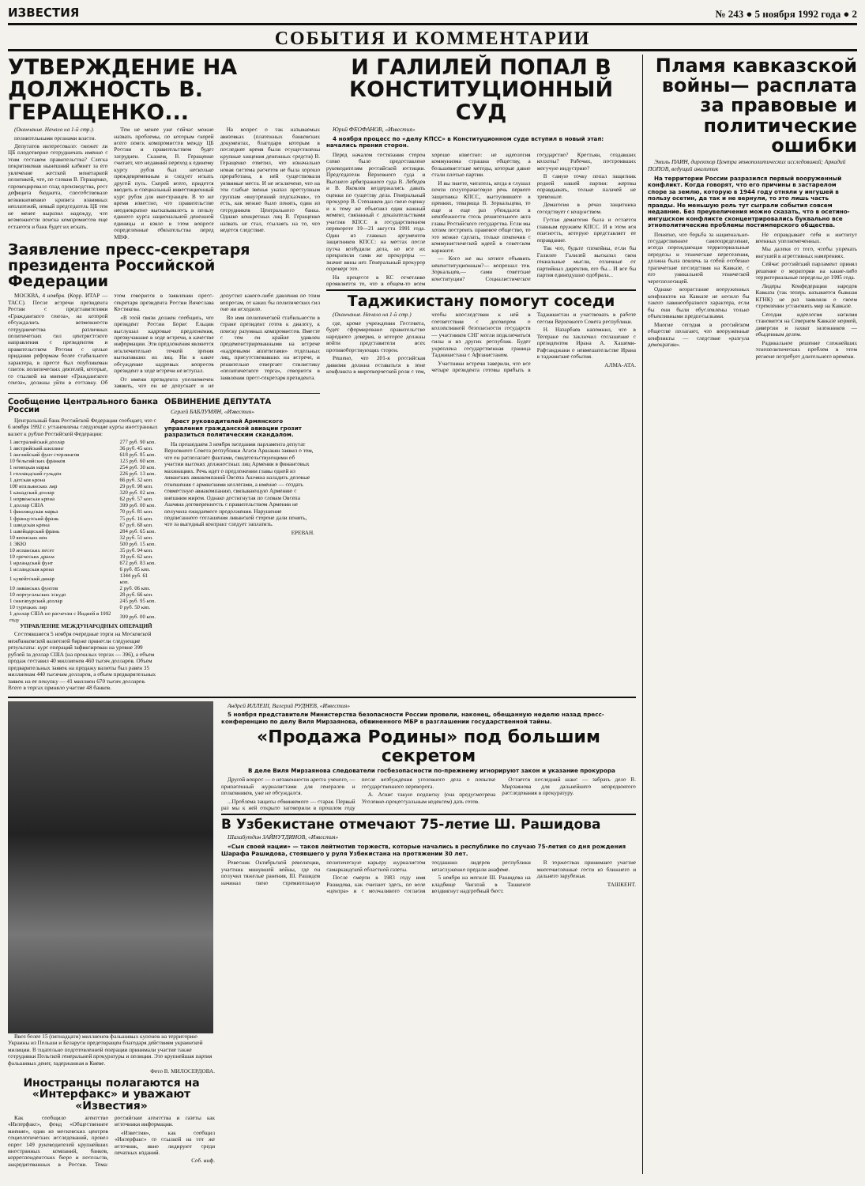ИЗВЕСТИЯ № 243 ● 5 ноября 1992 года ● 2
СОБЫТИЯ И КОММЕНТАРИИ
УТВЕРЖДЕНИЕ НА ДОЛЖНОСТЬ В. ГЕРАЩЕНКО...
(Окончание. Начало на 1-й стр.).
полнительными органами власти.
Депутатов интересовало: сможет ли ЦБ плодотворно сотрудничать именно с этим составом правительства? Слегка покритиковав нынешний кабинет за его увлечение жесткой монетарной политикой, что, по словам В. Геращенко, спровоцировало спад производства, рост дефицита бюджета, способствовало возникновению кризиса взаимных неплатежей, новый председатель ЦБ тем не менее выразил надежду, что возможности поиска компромиссов еще остаются и банк будет их искать.
Тем не менее уже сейчас можно назвать проблемы, по которым скорей всего поиск компромиссов между ЦБ России и правительством будет затруднен. Скажем, В. Геращенко считает, что недавний переход к единому курсу рубля был несколько преждевременным и следует искать другой путь. Скорей всего, придется вводить и специальный инвестиционный курс рубля для иностранцев. В то же время известно, что правительство неоднократно высказывалось в пользу единого курса национальной денежной единицы и взяло в этом вопросе определенные обязательства перед МВФ.
На вопрос о так называемых авизовках (платежных банковских документах, благодаря которым в последнее время были осуществлены крупные хищения денежных средств) В. Геращенко ответил, что изначально новая система расчетов не была хорошо проработана, в ней существовали уязвимые места. И не исключено, что на эти слабые звенья указал преступным группам «внутренний подсказчик», то есть, как можно было понять, один из сотрудников Центрального банка. Однако конкретных лиц В. Геращенко назвать не стал, ссылаясь на то, что ведется следствие.
Заявление пресс-секретаря президента Российской Федерации
МОСКВА, 4 ноября. (Корр. ИТАР — ТАСС). После встречи президента России с представителями «Гражданского союза», на которой обсуждались возможности сотрудничества различных политических сил центристского направления с президентом и правительством России с целью придания реформам более стабильного характера, в прессе был опубликован список политических деятелей, которые, со ссылкой на мнение «Гражданского союза», должны уйти в отставку. Об этом говорится в заявлении пресс-секретаря президента России Вячеслава Костикова.
«В этой связи должен сообщить, что президент России Борис Ельцин выслушал кадровые предложения, прозвучавшие в ходе встречи, в качестве информации. Эти предложения являются исключительно точкой зрения высказавших их лиц. Ни в какое обсуждение кадровых вопросов президент в ходе встречи не вступал.
От имени президента уполномочен заявить, что он не допускает и не допустит какого-либо давления по этим вопросам, от каких бы политических сил оно ни исходило.
Во имя политической стабильности в стране президент готов к диалогу, к поиску разумных компромиссов. Вместе с тем он крайне удивлен продемонстрированными на встрече «кадровыми аппетитами» отдельных лиц, присутствовавших на встрече, и решительно отвергает стилистику «политического торга», говорится в заявлении пресс-секретаря президента.
Сообщение Центрального банка России
Центральный банк Российской Федерации сообщает, что с 6 ноября 1992 г. установлены следующие курсы иностранных валют к рублю Российской Федерации:
| 1 австралийский доллар | 277 руб. 90 коп. |
| 1 австрийский шиллинг | 36 руб. 45 коп. |
| 1 английский фунт стерлингов | 618 руб. 85 коп. |
| 10 бельгийских франков | 123 руб. 60 коп. |
| 1 немецкая марка | 254 руб. 30 коп. |
| 1 голландский гульден | 226 руб. 13 коп. |
| 1 датская крона | 66 руб. 32 коп. |
| 100 итальянских лир | 29 руб. 98 коп. |
| 1 канадский доллар | 320 руб. 02 коп. |
| 1 норвежская крона | 62 руб. 57 коп. |
| 1 доллар США | 399 руб. 00 коп. |
| 1 финляндская марка | 70 руб. 81 коп. |
| 1 французский франк | 75 руб. 16 коп. |
| 1 шведская крона | 67 руб. 68 коп. |
| 1 швейцарский франк | 284 руб. 65 коп. |
| 10 японских иен | 32 руб. 51 коп. |
| 1 ЭКЮ | 500 руб. 15 коп. |
| 10 испанских песет | 35 руб. 94 коп. |
| 10 греческих драхм | 19 руб. 62 коп. |
| 1 ирландский фунт | 672 руб. 83 коп. |
| 1 исландская крона | 6 руб. 85 коп. |
| 1 кувейтский динар | 1344 руб. 61 коп. |
| 10 ливанских фунтов | 2 руб. 06 коп. |
| 10 португальских эскудо | 28 руб. 66 коп. |
| 1 сингапурский доллар | 245 руб. 95 коп. |
| 10 турецких лир | 0 руб. 50 коп. |
| 1 доллар США по расчетам с Индией в 1992 году | 399 руб. 00 коп. |
УПРАВЛЕНИЕ МЕЖДУНАРОДНЫХ ОПЕРАЦИЙ
Состоявшиеся 5 ноября очередные торги на Московской межбанковской валютной бирже принесли следующие результаты: курс операций зафиксирован на уровне 399 рублей за доллар США (на прошлых торгах — 396), а объем продаж составил 40 миллионов 460 тысяч долларов. Объем предварительных заявок на продажу валюты был равен 35 миллионам 440 тысячам долларов, а объем предварительных заявок на ее покупку — 41 миллион 670 тысяч долларов. Всего в торгах приняло участие 48 банков.
ОБВИНЕНИЕ ДЕПУТАТА
Сергей БАБЛУМЯН, «Известия»
Арест руководителей Армянского управления гражданской авиации грозит разразиться политическим скандалом.
На прошедшем 3 ноября заседании парламента депутат Верховного Совета республики Агаси Аршакян заявил о том, что он располагает фактами, свидетельствующими об участии высоких должностных лиц Армении в финансовых махинациях. Речь идет о предложении главы одной из ливанских авиакомпаний Овсепа Ашчяна наладить деловые отношения с армянскими коллегами, а именно — создать совместную авиакомпанию, связывающую Армению с внешним миром. Однако достигнутая по словам Овсепа Ашчяна договоренность с правительством Армении не получила ожидаемого продолжения. Нарушение подписанного соглашения ливанской стороне дали понять, что за выгодный контракт следует заплатить.
ЕРЕВАН.
И ГАЛИЛЕЙ ПОПАЛ В КОНСТИТУЦИОННЫЙ СУД
Юрий ФЕОФАНОВ, «Известия»
4 ноября процесс по «делу КПСС» в Конституционном суде вступил в новый этап: начались прения сторон.
Перед началом состязания сторон слово было предоставлено руководителям российской юстиции. Председатели Верховного суда и Высшего арбитражного суда В. Лебедев и В. Яковлев воздержались давать оценки по существу дела. Генеральный прокурор В. Степанков дал свою оценку и к тому же объяснил один важный момент, связанный с доказательствами участия КПСС в государственном перевороте 19—21 августа 1991 года. Один из главных аргументов защитников КПСС: на местах после путча возбудили дела, но все их прекратили сами же прокуроры — значит вины нет. Генеральный прокурор опроверг это.
На процессе в КС отчетливо проявляется то, что в общем-то всем хорошо известно: не идеология коммунизма страшна обществу, а большевистские методы, которые давно стали плотью партии.
И вы знаете, читатель, когда я слушал почти полуторачасовую речь первого защитника КПСС, выступившего в прениях, товарища В. Зоркальцева, то еще и еще раз убеждался в неизбежности столь решительного акта главы Российского государства. Если мы хотим построить правовое общество, то это можно сделать, только покончив с коммунистической идеей в советском варианте.
— Кого же вы хотите объявить неконституционным?— вопрошал тов. Зоркальцев,— сами советские конституции? Социалистическое государство? Крестьян, создавших колхозы? Рабочих, построивших могучую индустрию?
В самую точку попал защитник родной нашей партии: жертвы оправдывать, только палачей не тревожьте.
Демагогия в речах защитника соседствует с кощунством.
Густая демагогия была и остается главным оружием КПСС. И в этом вся опасность, которую представляет ее оправдание.
Так что, будьте спокойны, если бы Галилео Галилей высказал свои гениальные мысли, отличные от партийных директив, его бы... И все бы партия единодушно одобрила...
Таджикистану помогут соседи
(Окончание. Начало на 1-й стр.)
где, кроме учреждения Госсовета, будет сформировано правительство народного доверия, в которое должны войти представители всех противоборствующих сторон.
Решено, что 201-я российская дивизия должна оставаться в зоне конфликта в миротворческой роли с тем, чтобы впоследствии к ней в соответствии с договором о коллективной безопасности государств — участников СНГ могли подключиться силы и из других республик. Будет укреплена государственная граница Таджикистана с Афганистаном.
Участники встречи заверили, что все четыре президента готовы прибыть в Таджикистан и участвовать в работе сессии Верховного Совета республики.
Н. Назарбаев напомнил, что в Тегеране он заключил соглашение с президентом Ирана А. Хашеми-Рафсанджани о невмешательстве Ирана в таджикские события.
АЛМА-АТА.
Ввоз более 15 (пятнадцати) миллионов фальшивых купонов на территорию Украины из Польши и Беларуси предотвращен благодаря действиям украинской милиции. В тщательно подготовленной операции принимали участие также сотрудники Польской генеральной прокуратуры и полиции. Это крупнейшая партия фальшивых денег, задержанная в Киеве.
Фото В. МИЛОСЕРДОВА.
Иностранцы полагаются на «Интерфакс» и уважают «Известия»
Как сообщило агентство «Интерфакс», фонд «Общественное мнение», один из московских центров социологических исследований, провел опрос 149 руководителей крупнейших иностранных компаний, банков, корреспондентских бюро и посольств, аккредитованных в России. Тема: российские агентства и газеты как источники информации.
«Известия», как сообщил «Интерфакс» со ссылкой на тот же источник, явно лидируют среди печатных изданий.
Соб. инф.
Андрей ИЛЛЕШ, Валерий РУДНЕВ, «Известия»
5 ноября представители Министерства безопасности России провели, наконец, обещанную неделю назад пресс-конференцию по делу Виля Мирзаянова, обвиненного МБР в разглашении государственной тайны.
«Продажа Родины» под большим секретом
В деле Виля Мирзаянова следователи госбезопасности по-прежнему игнорируют закон и указание прокурора
Другой вопрос — о незаконности ареста ученого, — припасенный журналистами для генералов и полковников, уже не обсуждался.
...Проблема защиты обвиняемого — старая. Первый раз мы к ней открыто заговорили в прошлом году после возбуждения уголовного дела о попытке государственного переворота.
А. Аснис такую подписку (она предусмотрена Уголовно-процессуальным кодексом) дать готов.
Остается последний шанс — забрать дело В. Мирзаянова для дальнейшего непредвзятого расследования в прокуратуру.
В Узбекистане отмечают 75-летие Ш. Рашидова
Шахабутдин ЗАЙНУТДИНОВ, «Известия»
«Сын своей нации» — таков лейтмотив торжеств, которые начались в республике по случаю 75-летия со дня рождения Шарафа Рашидова, стоявшего у руля Узбекистана на протяжении 30 лет.
Ровесник Октябрьской революции, участник минувшей войны, где он получил тяжелые ранения, Ш. Рашидов начинал свою стремительную политическую карьеру журналистом самаркандской областной газеты.
После смерти в 1983 году имя Рашидова, как считают здесь, по воле «центра» и с молчаливого согласия тогдашних лидеров республики незаслуженно предали анафеме.
5 ноября на могиле Ш. Рашидова на кладбище Чигатай в Ташкенте воздвигнут надгробный бюст.
В торжествах принимают участие многочисленные гости из ближнего и дальнего зарубежья.
ТАШКЕНТ.
Пламя кавказской войны— расплата за правовые и политические ошибки
Эмиль ПАИН, директор Центра этнополитических исследований; Аркадий ПОПОВ, ведущий аналитик
На территории России разразился первый вооруженный конфликт. Когда говорят, что его причины в застарелом споре за землю, которую в 1944 году отняли у ингушей в пользу осетин, да так и не вернули, то это лишь часть правды. Не меньшую роль тут сыграли события совсем недавние. Без преувеличения можно сказать, что в осетино-ингушском конфликте сконцентрировались буквально все этнополитические проблемы постимперского общества.
Понятно, что борьба за национально-государственное самоопределение, всегда порождающая территориальные переделы и этнические переселения, должна была повлечь за собой особенно трагические последствия на Кавказе, с его уникальной этнической чересполосицей.
Однако возрастание вооруженных конфликтов на Кавказе не носило бы такого лавинообразного характера, если бы они были обусловлены только объективными предпосылками.
Многие сегодня в российском обществе полагают, что вооруженные конфликты — следствие «разгула демократии».
Не оправдывает себя и институт военных уполномоченных.
Мы далеки от того, чтобы упрекать ингушей в агрессивных намерениях.
Сейчас российский парламент принял решение о моратории на какие-либо территориальные переделы до 1995 года.
Лидеры Конфедерации народов Кавказа (так теперь называется бывшая КГНК) не раз заявляли о своем стремлении установить мир на Кавказе.
Сегодня идеология насилия становится на Северном Кавказе нормой, диверсии и захват заложников — обыденным делом.
Радикальное решение сложнейших этнополитических проблем в этом регионе потребует длительного времени.